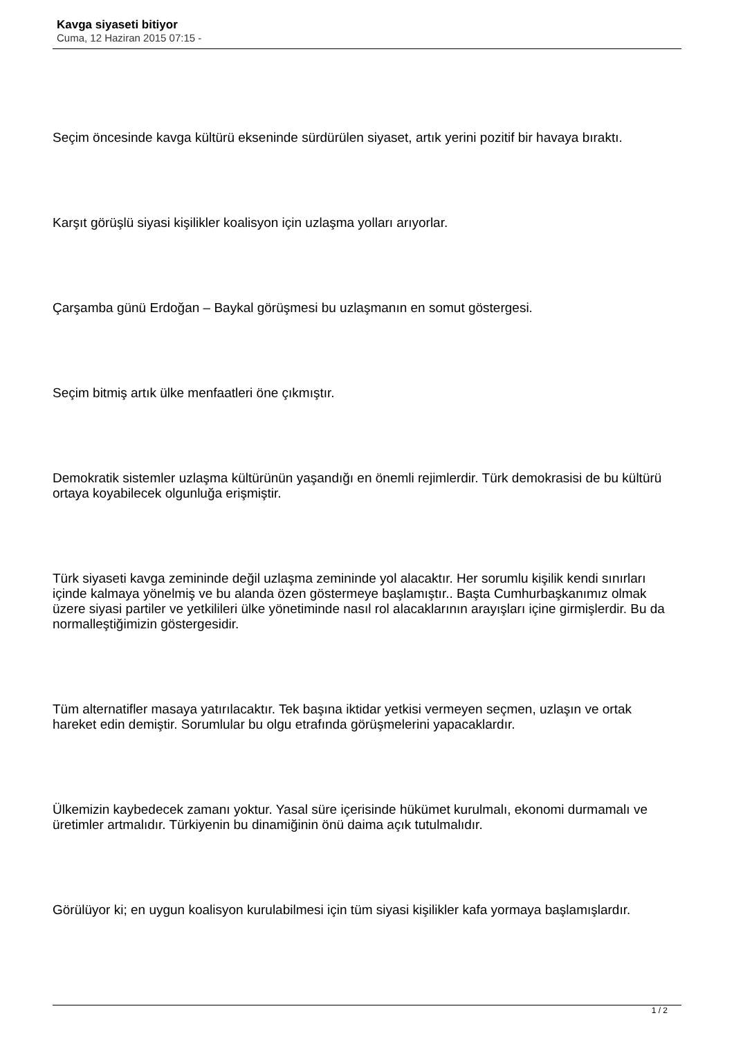Kavga siyaseti bitiyor
Cuma, 12 Haziran 2015 07:15 -
Seçim öncesinde kavga kültürü ekseninde sürdürülen siyaset, artık yerini pozitif bir havaya bıraktı.
Karşıt görüşlü siyasi kişilikler koalisyon için uzlaşma yolları arıyorlar.
Çarşamba günü Erdoğan – Baykal görüşmesi bu uzlaşmanın en somut göstergesi.
Seçim bitmiş artık ülke menfaatleri öne çıkmıştır.
Demokratik sistemler uzlaşma kültürünün yaşandığı en önemli rejimlerdir. Türk demokrasisi de bu kültürü ortaya koyabilecek olgunluğa erişmiştir.
Türk siyaseti kavga zemininde değil uzlaşma zemininde yol alacaktır. Her sorumlu kişilik kendi sınırları içinde kalmaya yönelmiş ve bu alanda özen göstermeye başlamıştır.. Başta Cumhurbaşkanımız olmak üzere siyasi partiler ve yetkilileri ülke yönetiminde nasıl rol alacaklarının arayışları içine girmişlerdir. Bu da normalleştiğimizin göstergesidir.
Tüm alternatifler masaya yatırılacaktır. Tek başına iktidar yetkisi vermeyen seçmen, uzlaşın ve ortak hareket edin demiştir. Sorumlular bu olgu etrafında görüşmelerini yapacaklardır.
Ülkemizin kaybedecek zamanı yoktur. Yasal süre içerisinde hükümet kurulmalı, ekonomi durmamalı ve üretimler artmalıdır. Türkiyenin bu dinamiğinin önü daima açık tutulmalıdır.
Görülüyor ki; en uygun koalisyon kurulabilmesi için tüm siyasi kişilikler kafa yormaya başlamışlardır.
1 / 2